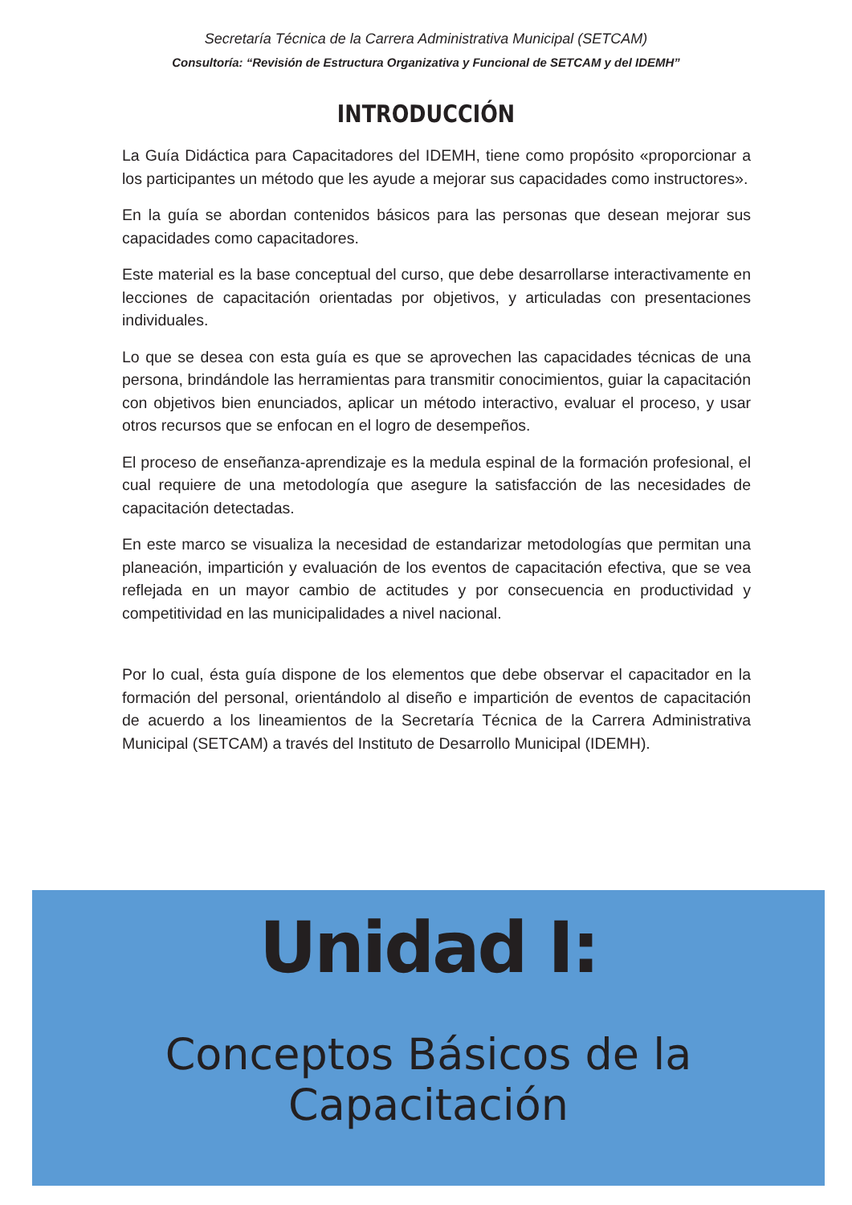Secretaría Técnica de la Carrera Administrativa Municipal (SETCAM)
Consultoría: “Revisión de Estructura Organizativa y Funcional de SETCAM y del IDEMH”
INTRODUCCIÓN
La Guía Didáctica para Capacitadores del IDEMH, tiene como propósito «proporcionar a los participantes un método que les ayude a mejorar sus capacidades como instructores».
En la guía se abordan contenidos básicos para las personas que desean mejorar sus capacidades como capacitadores.
Este material es la base conceptual del curso, que debe desarrollarse interactivamente en lecciones de capacitación orientadas por objetivos, y articuladas con presentaciones individuales.
Lo que se desea con esta guía es que se aprovechen las capacidades técnicas de una persona, brindándole las herramientas para transmitir conocimientos, guiar la capacitación con objetivos bien enunciados, aplicar un método interactivo, evaluar el proceso, y usar otros recursos que se enfocan en el logro de desempeños.
El proceso de enseñanza-aprendizaje es la medula espinal de la formación profesional, el cual requiere de una metodología que asegure la satisfacción de las necesidades de capacitación detectadas.
En este marco se visualiza la necesidad de estandarizar metodologías que permitan una planeación, impartición y evaluación de los eventos de capacitación efectiva, que se vea reflejada en un mayor cambio de actitudes y por consecuencia en productividad y competitividad en las municipalidades a nivel nacional.
Por lo cual, ésta guía dispone de los elementos que debe observar el capacitador en la formación del personal, orientándolo al diseño e impartición de eventos de capacitación de acuerdo a los lineamientos de la Secretaría Técnica de la Carrera Administrativa Municipal (SETCAM) a través del Instituto de Desarrollo Municipal (IDEMH).
Unidad I:
Conceptos Básicos de la Capacitación